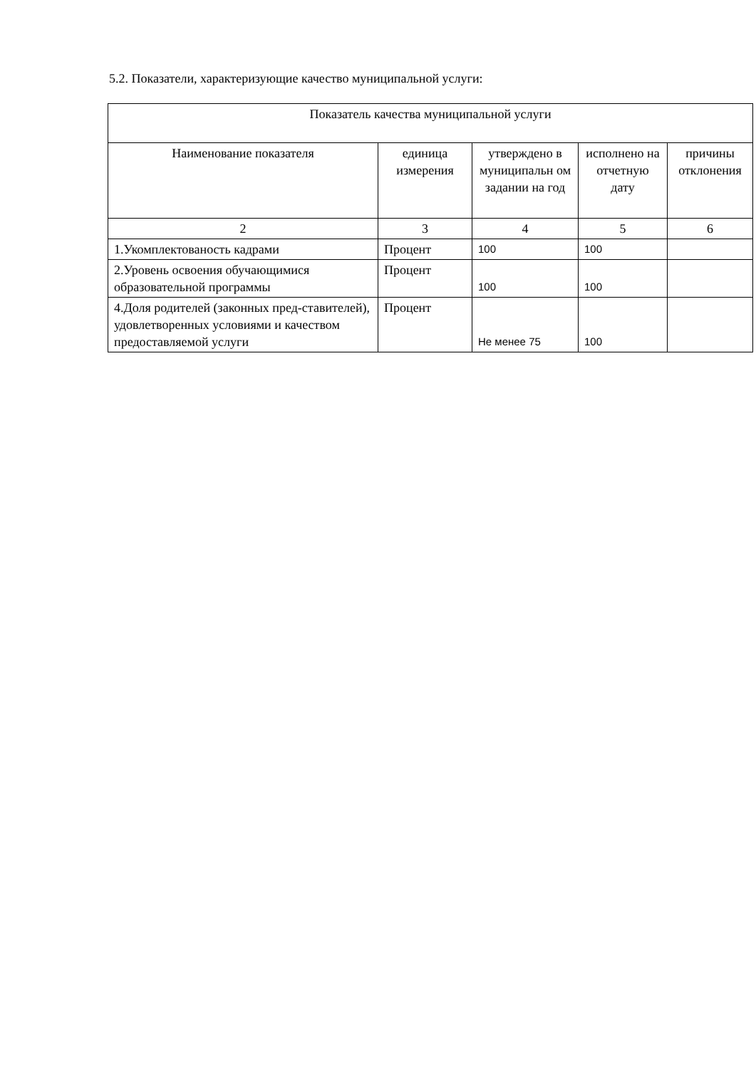5.2. Показатели, характеризующие качество муниципальной услуги:
| Показатель качества муниципальной услуги | | | | |
| --- | --- | --- | --- | --- |
| Наименование показателя | единица измерения | утверждено в муниципальн ом задании на год | исполнено на отчетную дату | причины отклонения |
| 2 | 3 | 4 | 5 | 6 |
| 1.Укомплектованость кадрами | Процент | 100 | 100 | |
| 2.Уровень освоения обучающимися образовательной программы | Процент | 100 | 100 | |
| 4.Доля родителей (законных пред-ставителей), удовлетворенных условиями и качеством предоставляемой услуги | Процент | Не менее 75 | 100 | |